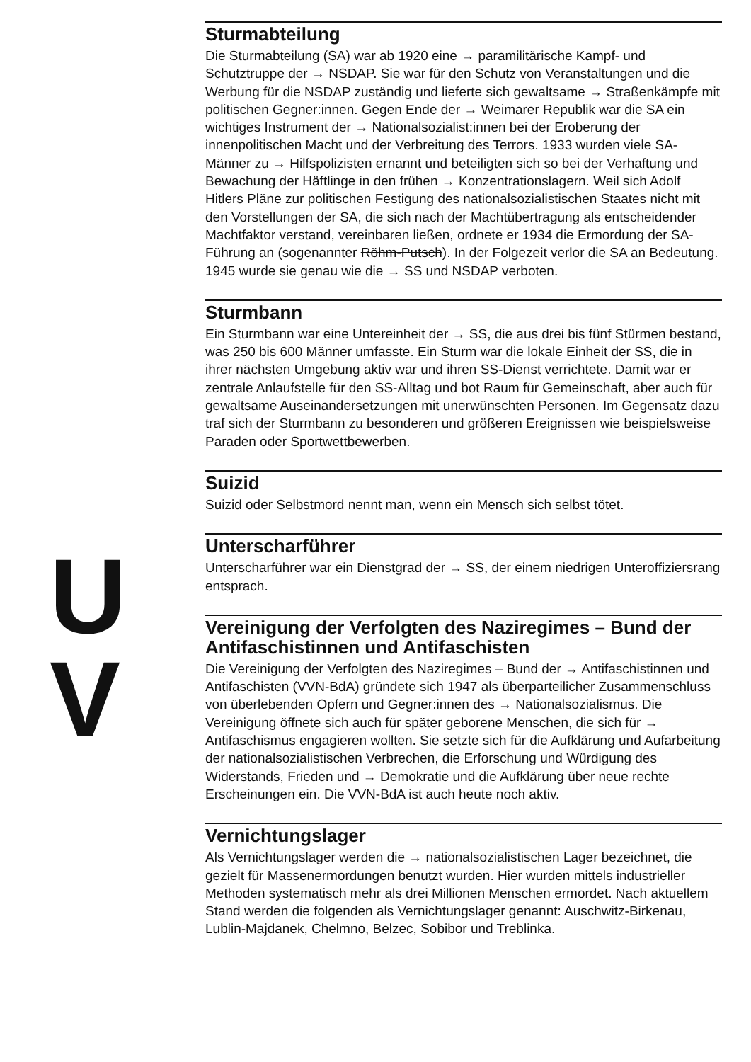U
V
Sturmabteilung
Die Sturmabteilung (SA) war ab 1920 eine → paramilitärische Kampf- und Schutztruppe der → NSDAP. Sie war für den Schutz von Veranstaltungen und die Werbung für die NSDAP zuständig und lieferte sich gewaltsame → Straßenkämpfe mit politischen Gegner:innen. Gegen Ende der → Weimarer Republik war die SA ein wichtiges Instrument der → Nationalsozialist:innen bei der Eroberung der innenpolitischen Macht und der Verbreitung des Terrors. 1933 wurden viele SA-Männer zu → Hilfspolizisten ernannt und beteiligten sich so bei der Verhaftung und Bewachung der Häftlinge in den frühen → Konzentrationslagern. Weil sich Adolf Hitlers Pläne zur politischen Festigung des nationalsozialistischen Staates nicht mit den Vorstellungen der SA, die sich nach der Machtübertragung als entscheidender Machtfaktor verstand, vereinbaren ließen, ordnete er 1934 die Ermordung der SA-Führung an (sogenannter Röhm-Putsch). In der Folgezeit verlor die SA an Bedeutung. 1945 wurde sie genau wie die → SS und NSDAP verboten.
Sturmbann
Ein Sturmbann war eine Untereinheit der → SS, die aus drei bis fünf Stürmen bestand, was 250 bis 600 Männer umfasste. Ein Sturm war die lokale Einheit der SS, die in ihrer nächsten Umgebung aktiv war und ihren SS-Dienst verrichtete. Damit war er zentrale Anlaufstelle für den SS-Alltag und bot Raum für Gemeinschaft, aber auch für gewaltsame Auseinandersetzungen mit unerwünschten Personen. Im Gegensatz dazu traf sich der Sturmbann zu besonderen und größeren Ereignissen wie beispielsweise Paraden oder Sportwettbewerben.
Suizid
Suizid oder Selbstmord nennt man, wenn ein Mensch sich selbst tötet.
Unterscharführer
Unterscharführer war ein Dienstgrad der → SS, der einem niedrigen Unteroffiziersrang entsprach.
Vereinigung der Verfolgten des Naziregimes – Bund der Antifaschistinnen und Antifaschisten
Die Vereinigung der Verfolgten des Naziregimes – Bund der → Antifaschistinnen und Antifaschisten (VVN-BdA) gründete sich 1947 als überparteilicher Zusammenschluss von überlebenden Opfern und Gegner:innen des → Nationalsozialismus. Die Vereinigung öffnete sich auch für später geborene Menschen, die sich für → Antifaschismus engagieren wollten. Sie setzte sich für die Aufklärung und Aufarbeitung der nationalsozialistischen Verbrechen, die Erforschung und Würdigung des Widerstands, Frieden und → Demokratie und die Aufklärung über neue rechte Erscheinungen ein. Die VVN-BdA ist auch heute noch aktiv.
Vernichtungslager
Als Vernichtungslager werden die → nationalsozialistischen Lager bezeichnet, die gezielt für Massenermordungen benutzt wurden. Hier wurden mittels industrieller Methoden systematisch mehr als drei Millionen Menschen ermordet. Nach aktuellem Stand werden die folgenden als Vernichtungslager genannt: Auschwitz-Birkenau, Lublin-Majdanek, Chelmno, Belzec, Sobibor und Treblinka.